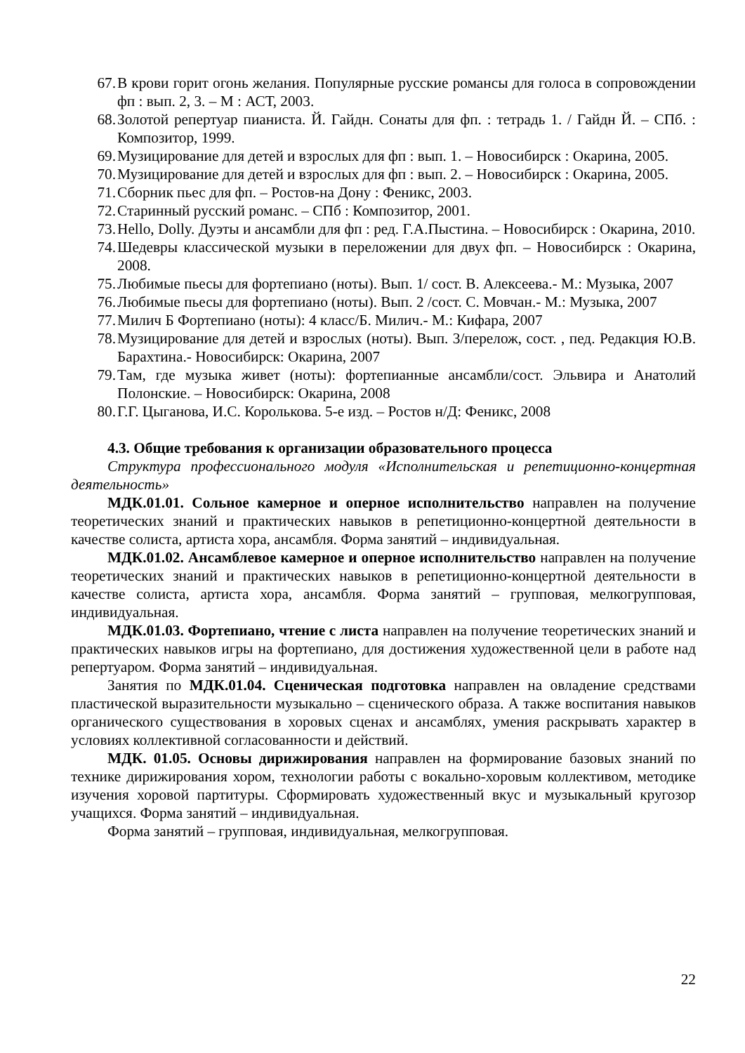67. В крови горит огонь желания. Популярные русские романсы для голоса в сопровождении фп : вып. 2, 3. – М : АСТ, 2003.
68. Золотой репертуар пианиста. Й. Гайдн. Сонаты для фп. : тетрадь 1. / Гайдн Й. – СПб. : Композитор, 1999.
69. Музицирование для детей и взрослых для фп : вып. 1. – Новосибирск : Окарина, 2005.
70. Музицирование для детей и взрослых для фп : вып. 2. – Новосибирск : Окарина, 2005.
71. Сборник пьес для фп. – Ростов-на Дону : Феникс, 2003.
72. Старинный русский романс. – СПб : Композитор, 2001.
73. Hello, Dolly. Дуэты и ансамбли для фп : ред. Г.А.Пыстина. – Новосибирск : Окарина, 2010.
74. Шедевры классической музыки в переложении для двух фп. – Новосибирск : Окарина, 2008.
75. Любимые пьесы для фортепиано (ноты). Вып. 1/ сост. В. Алексеева.- М.: Музыка, 2007
76. Любимые пьесы для фортепиано (ноты). Вып. 2 /сост. С. Мовчан.- М.: Музыка, 2007
77. Милич Б Фортепиано (ноты): 4 класс/Б. Милич.- М.: Кифара, 2007
78. Музицирование для детей и взрослых (ноты). Вып. 3/перелож, сост. , пед. Редакция Ю.В. Барахтина.- Новосибирск: Окарина, 2007
79. Там, где музыка живет (ноты): фортепианные ансамбли/сост. Эльвира и Анатолий Полонские. – Новосибирск: Окарина, 2008
80. Г.Г. Цыганова, И.С. Королькова. 5-е изд. – Ростов н/Д: Феникс, 2008
4.3. Общие требования к организации образовательного процесса
Структура профессионального модуля «Исполнительская и репетиционно-концертная деятельность»
МДК.01.01. Сольное камерное и оперное исполнительство направлен на получение теоретических знаний и практических навыков в репетиционно-концертной деятельности в качестве солиста, артиста хора, ансамбля. Форма занятий – индивидуальная.
МДК.01.02. Ансамблевое камерное и оперное исполнительство направлен на получение теоретических знаний и практических навыков в репетиционно-концертной деятельности в качестве солиста, артиста хора, ансамбля. Форма занятий – групповая, мелкогрупповая, индивидуальная.
МДК.01.03. Фортепиано, чтение с листа направлен на получение теоретических знаний и практических навыков игры на фортепиано, для достижения художественной цели в работе над репертуаром. Форма занятий – индивидуальная.
Занятия по МДК.01.04. Сценическая подготовка направлен на овладение средствами пластической выразительности музыкально – сценического образа. А также воспитания навыков органического существования в хоровых сценах и ансамблях, умения раскрывать характер в условиях коллективной согласованности и действий.
МДК. 01.05. Основы дирижирования направлен на формирование базовых знаний по технике дирижирования хором, технологии работы с вокально-хоровым коллективом, методике изучения хоровой партитуры. Сформировать художественный вкус и музыкальный кругозор учащихся. Форма занятий – индивидуальная.
Форма занятий – групповая, индивидуальная, мелкогрупповая.
22